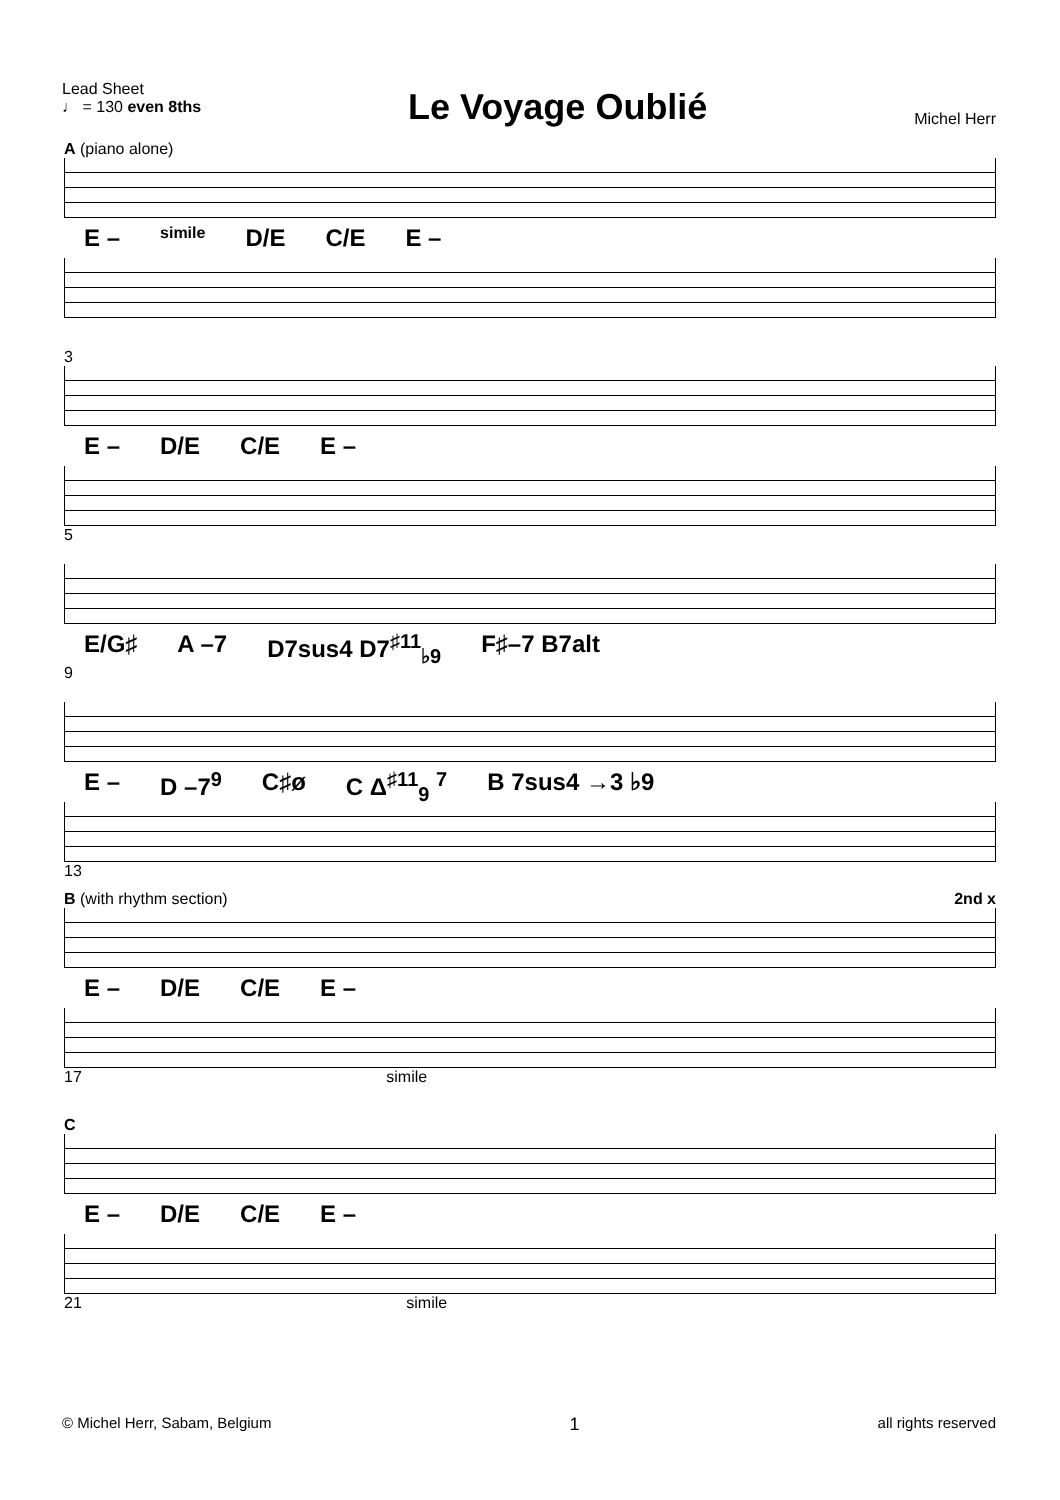Lead Sheet
♩ = 130 even 8ths
Le Voyage Oublié
Michel Herr
A (piano alone)
E – simile D/E C/E E –
3
E – D/E C/E E –
5
E/G♯ A –7 D7sus4 D7<sup>♯11</sup><sub>♭9</sub> F♯–7 B7alt
9
E – D –7<sup>9</sup> C♯ø C Δ<sup>♯11</sup><sub>9</sub> <sup>7</sup> B 7sus4 →3 ♭9
13
B (with rhythm section) 2nd x
E – D/E C/E E –
17 simile
C
E – D/E C/E E –
21 simile
© Michel Herr, Sabam, Belgium 1 all rights reserved